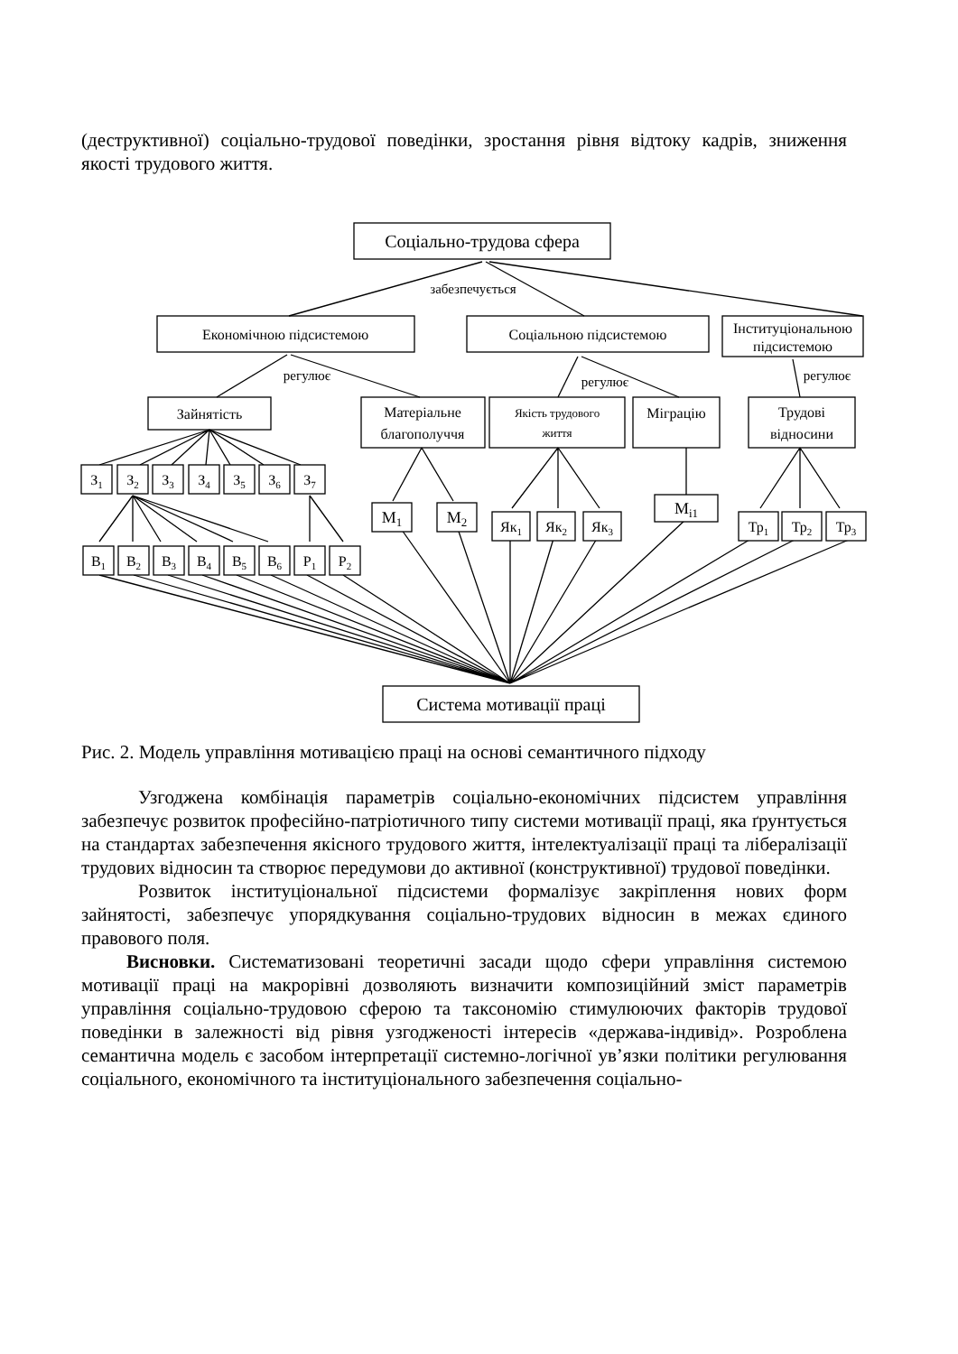(деструктивної) соціально-трудової поведінки, зростання рівня відтоку кадрів, зниження якості трудового життя.
Соціально-трудова сфера
Економічною підсистемою
Соціальною підсистемою
Інституціональною
підсистемою
забезпечується
регулює
регулює
регулює
Зайнятість
Матеріальне
благополуччя
Якість трудового
життя
Міграцію
Трудові
відносини
Система мотивації праці
З1
З2
З3
З4
З5
З6
З7
В1
В2
В3
В4
В5
В6
Р1
Р2
М1
М2
Як1
Як2
Як3
Мі1
Тр1
Тр2
Тр3
Рис. 2. Модель управління мотивацією праці на основі семантичного підходу
Узгоджена комбінація параметрів соціально-економічних підсистем управління забезпечує розвиток професійно-патріотичного типу системи мотивації праці, яка ґрунтується на стандартах забезпечення якісного трудового життя, інтелектуалізації праці та лібералізації трудових відносин та створює передумови до активної (конструктивної) трудової поведінки.
Розвиток інституціональної підсистеми формалізує закріплення нових форм зайнятості, забезпечує упорядкування соціально-трудових відносин в межах єдиного правового поля.
Висновки. Систематизовані теоретичні засади щодо сфери управління системою мотивації праці на макрорівні дозволяють визначити композиційний зміст параметрів управління соціально-трудовою сферою та таксономію стимулюючих факторів трудової поведінки в залежності від рівня узгодженості інтересів «держава-індивід». Розроблена семантична модель є засобом інтерпретації системно-логічної ув’язки політики регулювання соціального, економічного та інституціонального забезпечення соціально-